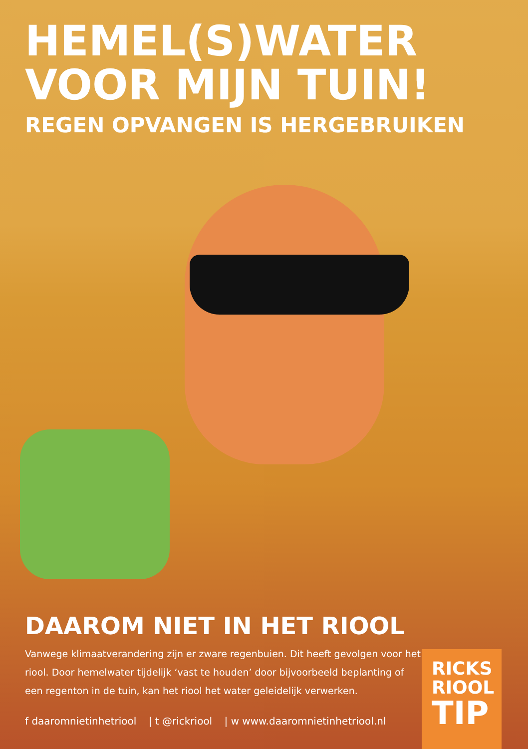HEMEL(S)WATER
VOOR MIJN TUIN!
REGEN OPVANGEN IS HERGEBRUIKEN
DAAROM NIET IN HET RIOOL
Vanwege klimaatverandering zijn er zware regenbuien. Dit heeft gevolgen voor het riool. Door hemelwater tijdelijk ‘vast te houden’ door bijvoorbeeld beplanting of een regenton in de tuin, kan het riool het water geleidelijk verwerken.
f daaromnietinhetriool | t @rickriool | w www.daaromnietinhetriool.nl
RICKS
RIOOL
TIP